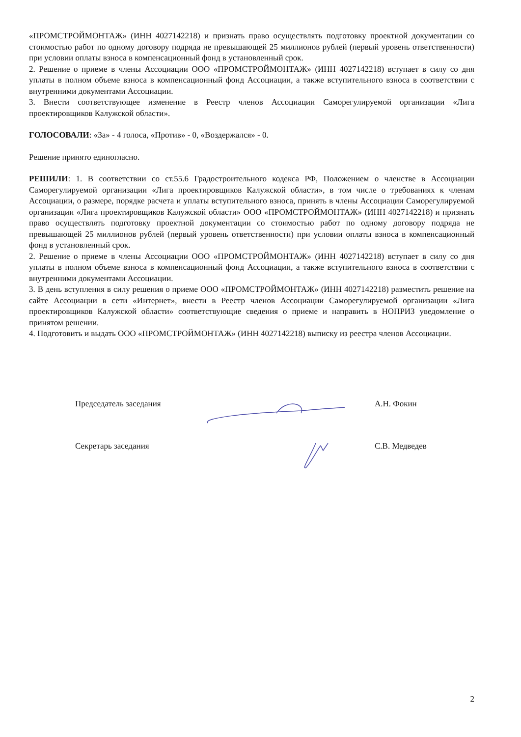«ПРОМСТРОЙМОНТАЖ» (ИНН 4027142218) и признать право осуществлять подготовку проектной документации со стоимостью работ по одному договору подряда не превышающей 25 миллионов рублей (первый уровень ответственности) при условии оплаты взноса в компенсационный фонд в установленный срок.
2. Решение о приеме в члены Ассоциации ООО «ПРОМСТРОЙМОНТАЖ» (ИНН 4027142218) вступает в силу со дня уплаты в полном объеме взноса в компенсационный фонд Ассоциации, а также вступительного взноса в соответствии с внутренними документами Ассоциации.
3. Внести соответствующее изменение в Реестр членов Ассоциации Саморегулируемой организации «Лига проектировщиков Калужской области».
ГОЛОСОВАЛИ: «За» - 4 голоса, «Против» - 0, «Воздержался» - 0.
Решение принято единогласно.
РЕШИЛИ: 1. В соответствии со ст.55.6 Градостроительного кодекса РФ, Положением о членстве в Ассоциации Саморегулируемой организации «Лига проектировщиков Калужской области», в том числе о требованиях к членам Ассоциации, о размере, порядке расчета и уплаты вступительного взноса, принять в члены Ассоциации Саморегулируемой организации «Лига проектировщиков Калужской области» ООО «ПРОМСТРОЙМОНТАЖ» (ИНН 4027142218) и признать право осуществлять подготовку проектной документации со стоимостью работ по одному договору подряда не превышающей 25 миллионов рублей (первый уровень ответственности) при условии оплаты взноса в компенсационный фонд в установленный срок.
2. Решение о приеме в члены Ассоциации ООО «ПРОМСТРОЙМОНТАЖ» (ИНН 4027142218) вступает в силу со дня уплаты в полном объеме взноса в компенсационный фонд Ассоциации, а также вступительного взноса в соответствии с внутренними документами Ассоциации.
3. В день вступления в силу решения о приеме ООО «ПРОМСТРОЙМОНТАЖ» (ИНН 4027142218) разместить решение на сайте Ассоциации в сети «Интернет», внести в Реестр членов Ассоциации Саморегулируемой организации «Лига проектировщиков Калужской области» соответствующие сведения о приеме и направить в НОПРИЗ уведомление о принятом решении.
4. Подготовить и выдать ООО «ПРОМСТРОЙМОНТАЖ» (ИНН 4027142218) выписку из реестра членов Ассоциации.
Председатель заседания А.Н. Фокин
Секретарь заседания С.В. Медведев
2